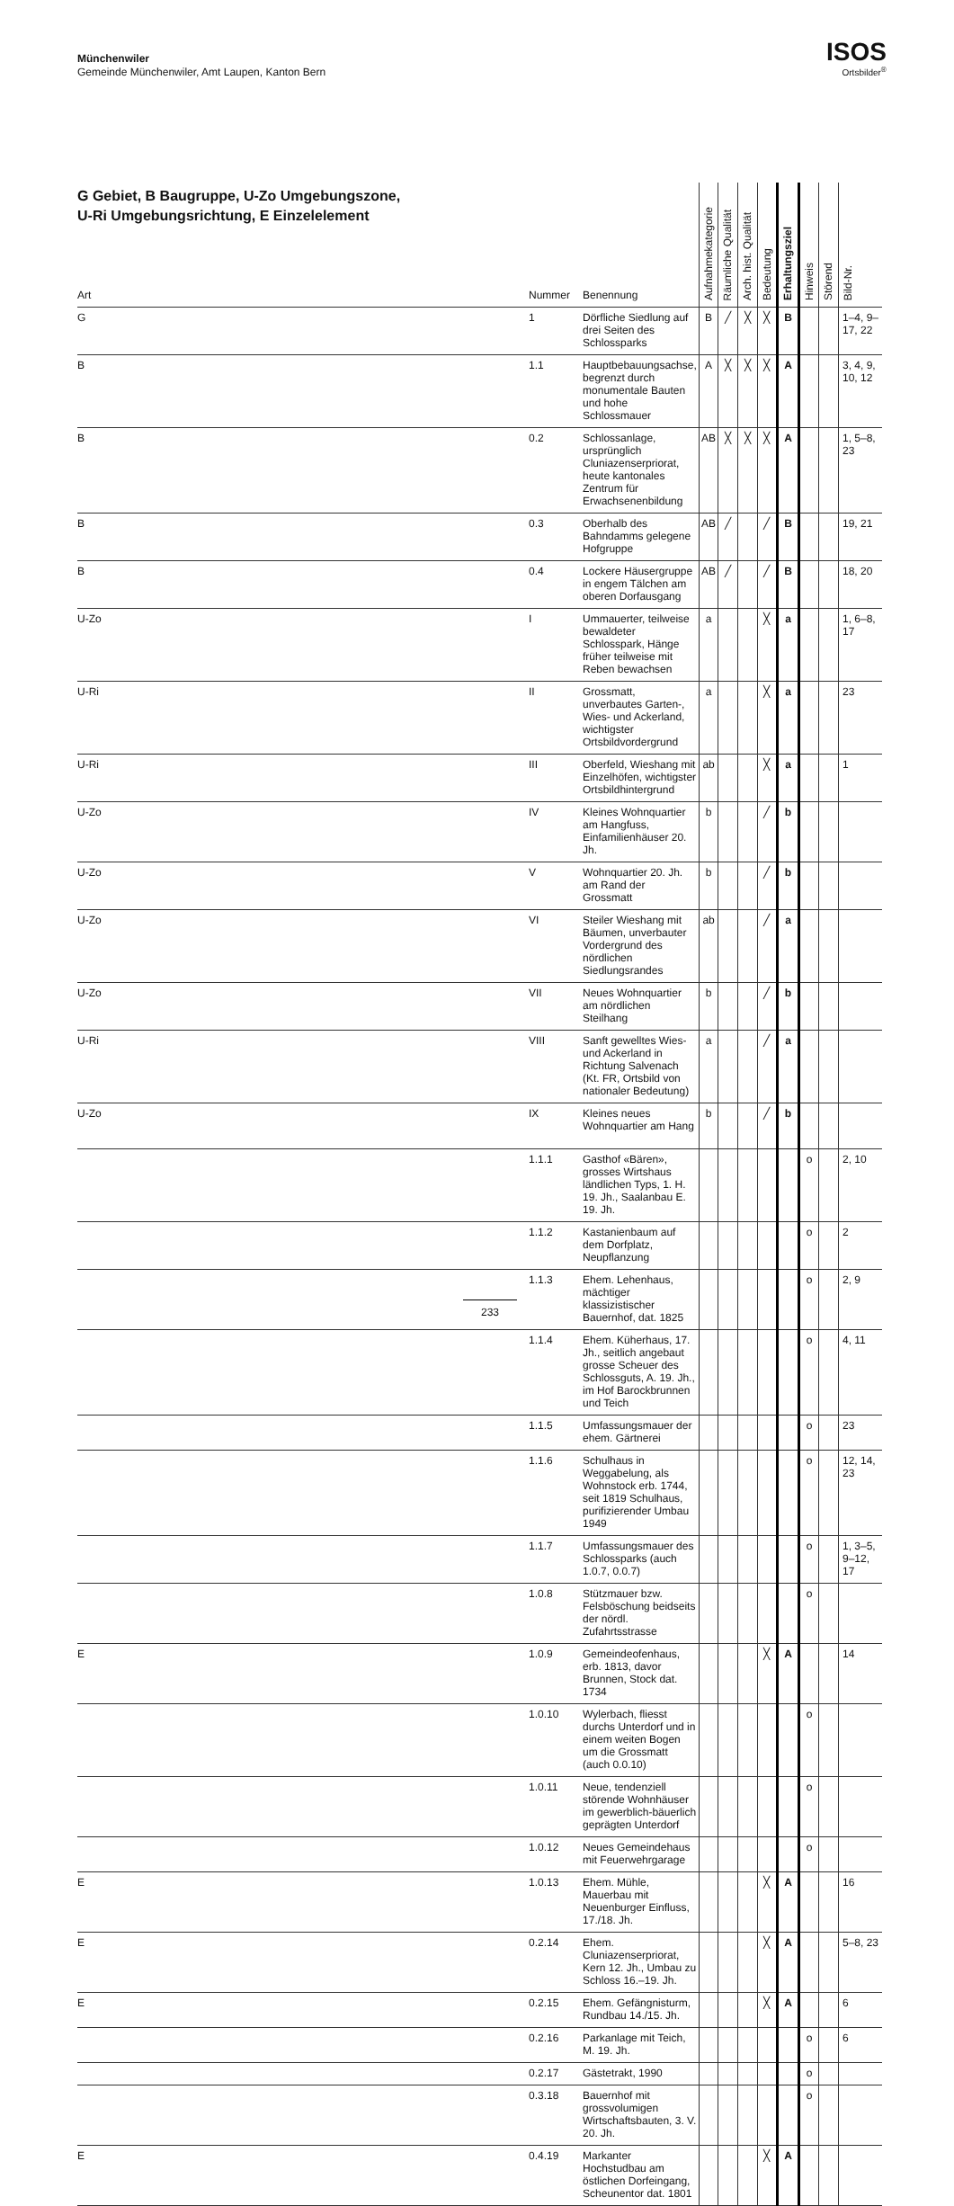Münchenwiler
Gemeinde Münchenwiler, Amt Laupen, Kanton Bern
ISOS
Ortsbilder<sup>®</sup>
| G Gebiet, B Baugruppe, U-Zo Umgebungszone, U-Ri Umgebungsrichtung, E Einzelelement Art | Nummer | Benennung | Aufnahmekategorie | Räumliche Qualität | Arch. hist. Qualität | Bedeutung | Erhaltungsziel | Hinweis | Störend | Bild-Nr. |
| --- | --- | --- | --- | --- | --- | --- | --- | --- | --- | --- |
| G | 1 | Dörfliche Siedlung auf drei Seiten des Schlossparks | B | ╱ | ╳ | ╳ | B | | | 1–4, 9–17, 22 |
| B | 1.1 | Hauptbebauungsachse, begrenzt durch monumentale Bauten und hohe Schlossmauer | A | ╳ | ╳ | ╳ | A | | | 3, 4, 9, 10, 12 |
| B | 0.2 | Schlossanlage, ursprünglich Cluniazenserpriorat, heute kantonales Zentrum für Erwachsenenbildung | AB | ╳ | ╳ | ╳ | A | | | 1, 5–8, 23 |
| B | 0.3 | Oberhalb des Bahndamms gelegene Hofgruppe | AB | ╱ | | ╱ | B | | | 19, 21 |
| B | 0.4 | Lockere Häusergruppe in engem Tälchen am oberen Dorfausgang | AB | ╱ | | ╱ | B | | | 18, 20 |
| U-Zo | I | Ummauerter, teilweise bewaldeter Schlosspark, Hänge früher teilweise mit Reben bewachsen | a | | | ╳ | a | | | 1, 6–8, 17 |
| U-Ri | II | Grossmatt, unverbautes Garten-, Wies- und Ackerland, wichtigster Ortsbildvordergrund | a | | | ╳ | a | | | 23 |
| U-Ri | III | Oberfeld, Wieshang mit Einzelhöfen, wichtigster Ortsbildhintergrund | ab | | | ╳ | a | | | 1 |
| U-Zo | IV | Kleines Wohnquartier am Hangfuss, Einfamilienhäuser 20. Jh. | b | | | ╱ | b | | | |
| U-Zo | V | Wohnquartier 20. Jh. am Rand der Grossmatt | b | | | ╱ | b | | | |
| U-Zo | VI | Steiler Wieshang mit Bäumen, unverbauter Vordergrund des nördlichen Siedlungsrandes | ab | | | ╱ | a | | | |
| U-Zo | VII | Neues Wohnquartier am nördlichen Steilhang | b | | | ╱ | b | | | |
| U-Ri | VIII | Sanft gewelltes Wies- und Ackerland in Richtung Salvenach (Kt. FR, Ortsbild von nationaler Bedeutung) | a | | | ╱ | a | | | |
| U-Zo | IX | Kleines neues Wohnquartier am Hang | b | | | ╱ | b | | | |
| | 1.1.1 | Gasthof «Bären», grosses Wirtshaus ländlichen Typs, 1. H. 19. Jh., Saalanbau E. 19. Jh. | | | | | | o | | 2, 10 |
| | 1.1.2 | Kastanienbaum auf dem Dorfplatz, Neupflanzung | | | | | | o | | 2 |
| | 1.1.3 | Ehem. Lehenhaus, mächtiger klassizistischer Bauernhof, dat. 1825 | | | | | | o | | 2, 9 |
| | 1.1.4 | Ehem. Küherhaus, 17. Jh., seitlich angebaut grosse Scheuer des Schlossguts, A. 19. Jh., im Hof Barockbrunnen und Teich | | | | | | o | | 4, 11 |
| | 1.1.5 | Umfassungsmauer der ehem. Gärtnerei | | | | | | o | | 23 |
| | 1.1.6 | Schulhaus in Weggabelung, als Wohnstock erb. 1744, seit 1819 Schulhaus, purifizierender Umbau 1949 | | | | | | o | | 12, 14, 23 |
| | 1.1.7 | Umfassungsmauer des Schlossparks (auch 1.0.7, 0.0.7) | | | | | | o | | 1, 3–5, 9–12, 17 |
| | 1.0.8 | Stützmauer bzw. Felsböschung beidseits der nördl. Zufahrtsstrasse | | | | | | o | | |
| E | 1.0.9 | Gemeindeofenhaus, erb. 1813, davor Brunnen, Stock dat. 1734 | | | | ╳ | A | | | 14 |
| | 1.0.10 | Wylerbach, fliesst durchs Unterdorf und in einem weiten Bogen um die Grossmatt (auch 0.0.10) | | | | | | o | | |
| | 1.0.11 | Neue, tendenziell störende Wohnhäuser im gewerblich-bäuerlich geprägten Unterdorf | | | | | | o | | |
| | 1.0.12 | Neues Gemeindehaus mit Feuerwehrgarage | | | | | | o | | |
| E | 1.0.13 | Ehem. Mühle, Mauerbau mit Neuenburger Einfluss, 17./18. Jh. | | | | ╳ | A | | | 16 |
| E | 0.2.14 | Ehem. Cluniazenserpriorat, Kern 12. Jh., Umbau zu Schloss 16.–19. Jh. | | | | ╳ | A | | | 5–8, 23 |
| E | 0.2.15 | Ehem. Gefängnisturm, Rundbau 14./15. Jh. | | | | ╳ | A | | | 6 |
| | 0.2.16 | Parkanlage mit Teich, M. 19. Jh. | | | | | | o | | 6 |
| | 0.2.17 | Gästetrakt, 1990 | | | | | | o | | |
| | 0.3.18 | Bauernhof mit grossvolumigen Wirtschaftsbauten, 3. V. 20. Jh. | | | | | | o | | |
| E | 0.4.19 | Markanter Hochstudbau am östlichen Dorfeingang, Scheunentor dat. 1801 | | | | ╳ | A | | | |
233